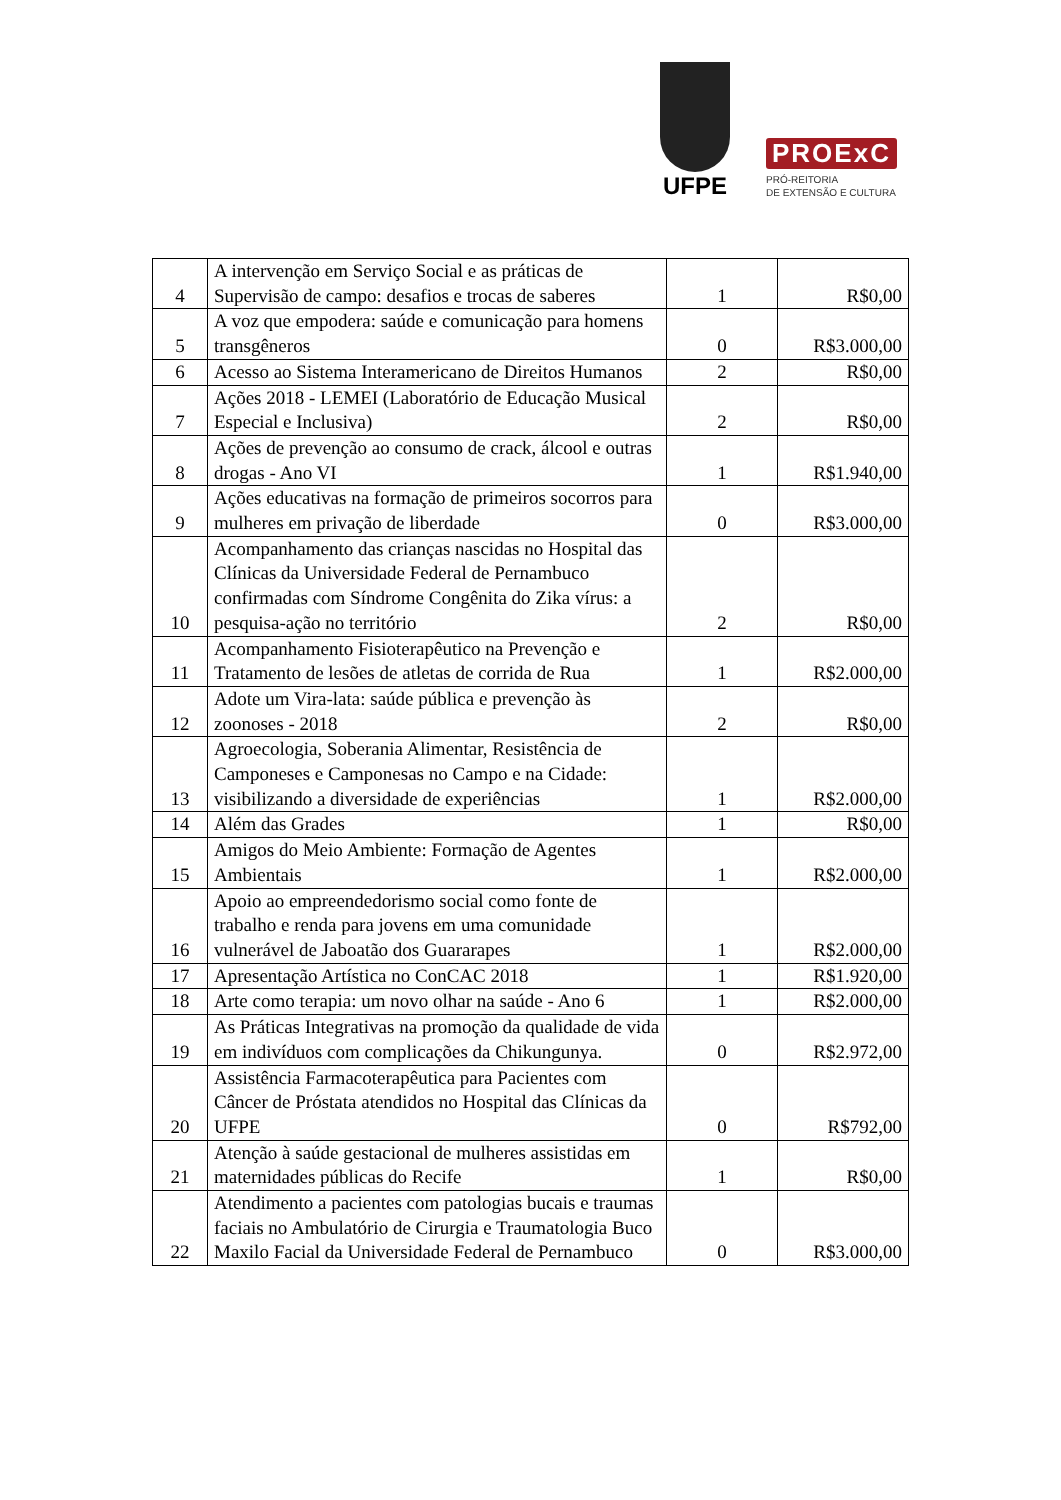UFPE
PROExC
PRÓ-REITORIA
DE EXTENSÃO E CULTURA
| 4 | A intervenção em Serviço Social e as práticas de Supervisão de campo: desafios e trocas de saberes | 1 | R$0,00 |
| 5 | A voz que empodera: saúde e comunicação para homens transgêneros | 0 | R$3.000,00 |
| 6 | Acesso ao Sistema Interamericano de Direitos Humanos | 2 | R$0,00 |
| 7 | Ações 2018 - LEMEI (Laboratório de Educação Musical Especial e Inclusiva) | 2 | R$0,00 |
| 8 | Ações de prevenção ao consumo de crack, álcool e outras drogas - Ano VI | 1 | R$1.940,00 |
| 9 | Ações educativas na formação de primeiros socorros para mulheres em privação de liberdade | 0 | R$3.000,00 |
| 10 | Acompanhamento das crianças nascidas no Hospital das Clínicas da Universidade Federal de Pernambuco confirmadas com Síndrome Congênita do Zika vírus: a pesquisa-ação no território | 2 | R$0,00 |
| 11 | Acompanhamento Fisioterapêutico na Prevenção e Tratamento de lesões de atletas de corrida de Rua | 1 | R$2.000,00 |
| 12 | Adote um Vira-lata: saúde pública e prevenção às zoonoses - 2018 | 2 | R$0,00 |
| 13 | Agroecologia, Soberania Alimentar, Resistência de Camponeses e Camponesas no Campo e na Cidade: visibilizando a diversidade de experiências | 1 | R$2.000,00 |
| 14 | Além das Grades | 1 | R$0,00 |
| 15 | Amigos do Meio Ambiente: Formação de Agentes Ambientais | 1 | R$2.000,00 |
| 16 | Apoio ao empreendedorismo social como fonte de trabalho e renda para jovens em uma comunidade vulnerável de Jaboatão dos Guararapes | 1 | R$2.000,00 |
| 17 | Apresentação Artística no ConCAC 2018 | 1 | R$1.920,00 |
| 18 | Arte como terapia: um novo olhar na saúde - Ano 6 | 1 | R$2.000,00 |
| 19 | As Práticas Integrativas na promoção da qualidade de vida em indivíduos com complicações da Chikungunya. | 0 | R$2.972,00 |
| 20 | Assistência Farmacoterapêutica para Pacientes com Câncer de Próstata atendidos no Hospital das Clínicas da UFPE | 0 | R$792,00 |
| 21 | Atenção à saúde gestacional de mulheres assistidas em maternidades públicas do Recife | 1 | R$0,00 |
| 22 | Atendimento a pacientes com patologias bucais e traumas faciais no Ambulatório de Cirurgia e Traumatologia Buco Maxilo Facial da Universidade Federal de Pernambuco | 0 | R$3.000,00 |